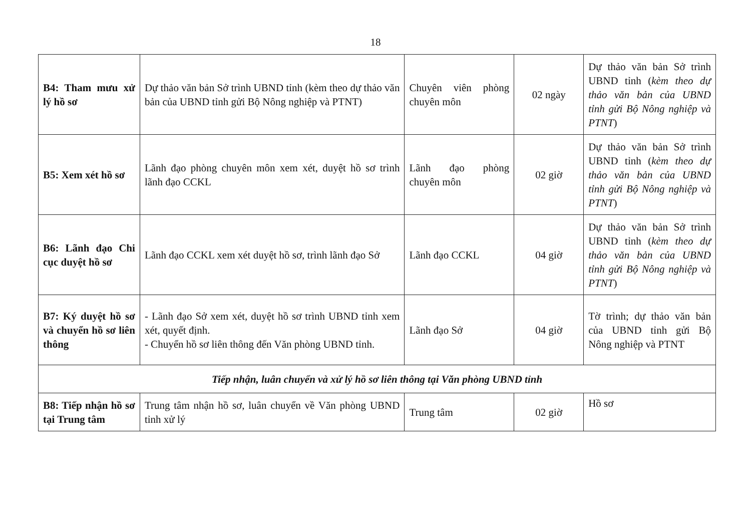18
| B4: Tham mưu xử lý hồ sơ | Dự thảo văn bản Sở trình UBND tỉnh (kèm theo dự thảo văn bản của UBND tỉnh gửi Bộ Nông nghiệp và PTNT) | Chuyên viên phòng chuyên môn | 02 ngày | Dự thảo văn bản Sở trình UBND tỉnh ( kèm theo dự thảo văn bản của UBND tỉnh gửi Bộ Nông nghiệp và PTNT ) |
| B5: Xem xét hồ sơ | Lãnh đạo phòng chuyên môn xem xét, duyệt hồ sơ trình lãnh đạo CCKL | Lãnh đạo phòng chuyên môn | 02 giờ | Dự thảo văn bản Sở trình UBND tỉnh ( kèm theo dự thảo văn bản của UBND tỉnh gửi Bộ Nông nghiệp và PTNT ) |
| B6: Lãnh đạo Chi cục duyệt hồ sơ | Lãnh đạo CCKL xem xét duyệt hồ sơ, trình lãnh đạo Sở | Lãnh đạo CCKL | 04 giờ | Dự thảo văn bản Sở trình UBND tỉnh ( kèm theo dự thảo văn bản của UBND tỉnh gửi Bộ Nông nghiệp và PTNT ) |
| B7: Ký duyệt hồ sơ và chuyển hồ sơ liên thông | - Lãnh đạo Sở xem xét, duyệt hồ sơ trình UBND tỉnh xem xét, quyết định. - Chuyển hồ sơ liên thông đến Văn phòng UBND tỉnh. | Lãnh đạo Sở | 04 giờ | Tờ trình; dự thảo văn bản của UBND tỉnh gửi Bộ Nông nghiệp và PTNT |
| Tiếp nhận, luân chuyển và xử lý hồ sơ liên thông tại Văn phòng UBND tỉnh | | | | |
| B8: Tiếp nhận hồ sơ tại Trung tâm | Trung tâm nhận hồ sơ, luân chuyển về Văn phòng UBND tỉnh xử lý | Trung tâm | 02 giờ | Hồ sơ |